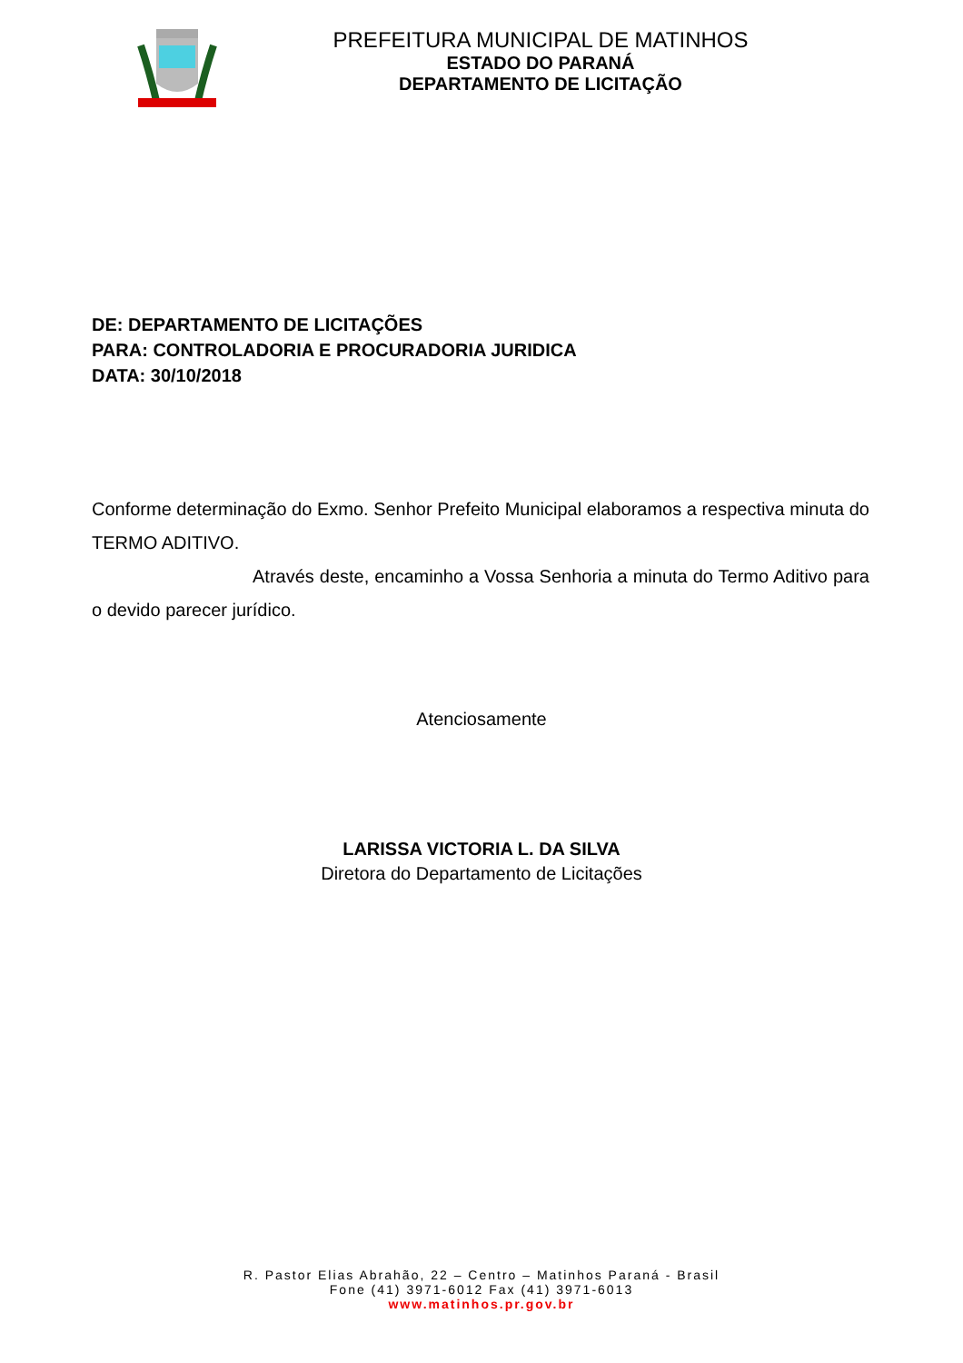PREFEITURA MUNICIPAL DE MATINHOS
ESTADO DO PARANÁ
DEPARTAMENTO DE LICITAÇÃO
DE: DEPARTAMENTO DE LICITAÇÕES
PARA: CONTROLADORIA E PROCURADORIA JURIDICA
DATA: 30/10/2018
Conforme determinação do Exmo. Senhor Prefeito Municipal elaboramos a respectiva minuta do TERMO ADITIVO.
Através deste, encaminho a Vossa Senhoria a minuta do Termo Aditivo para o devido parecer jurídico.
Atenciosamente
LARISSA VICTORIA L. DA SILVA
Diretora do Departamento de Licitações
R. Pastor Elias Abrahão, 22 – Centro – Matinhos Paraná - Brasil
Fone (41) 3971-6012 Fax (41) 3971-6013
www.matinhos.pr.gov.br